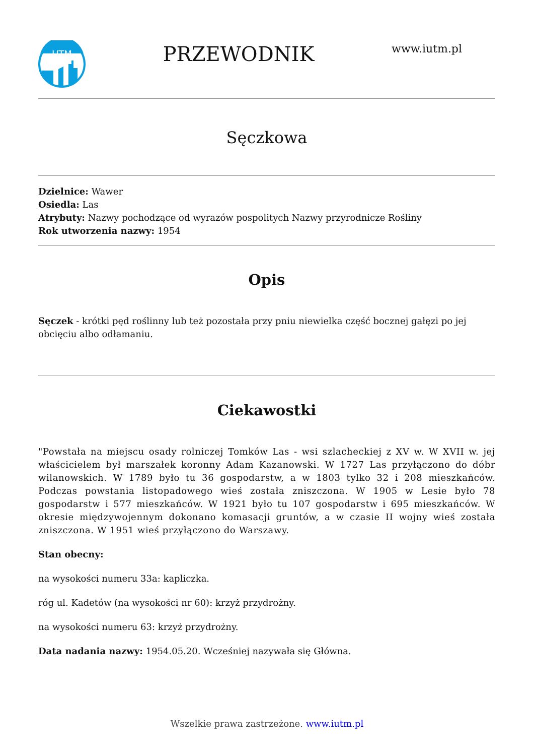UTM
PRZEWODNIK
www.iutm.pl
Sęczkowa
Dzielnice: Wawer
Osiedla: Las
Atrybuty: Nazwy pochodzące od wyrazów pospolitych Nazwy przyrodnicze Rośliny
Rok utworzenia nazwy: 1954
Opis
Sęczek - krótki pęd roślinny lub też pozostała przy pniu niewielka część bocznej gałęzi po jej obcięciu albo odłamaniu.
Ciekawostki
"Powstała na miejscu osady rolniczej Tomków Las - wsi szlacheckiej z XV w. W XVII w. jej właścicielem był marszałek koronny Adam Kazanowski. W 1727 Las przyłączono do dóbr wilanowskich. W 1789 było tu 36 gospodarstw, a w 1803 tylko 32 i 208 mieszkańców. Podczas powstania listopadowego wieś została zniszczona. W 1905 w Lesie było 78 gospodarstw i 577 mieszkańców. W 1921 było tu 107 gospodarstw i 695 mieszkańców. W okresie międzywojennym dokonano komasacji gruntów, a w czasie II wojny wieś została zniszczona. W 1951 wieś przyłączono do Warszawy.
Stan obecny:
na wysokości numeru 33a: kapliczka.
róg ul. Kadetów (na wysokości nr 60): krzyż przydrożny.
na wysokości numeru 63: krzyż przydrożny.
Data nadania nazwy: 1954.05.20. Wcześniej nazywała się Główna.
Wszelkie prawa zastrzeżone. www.iutm.pl